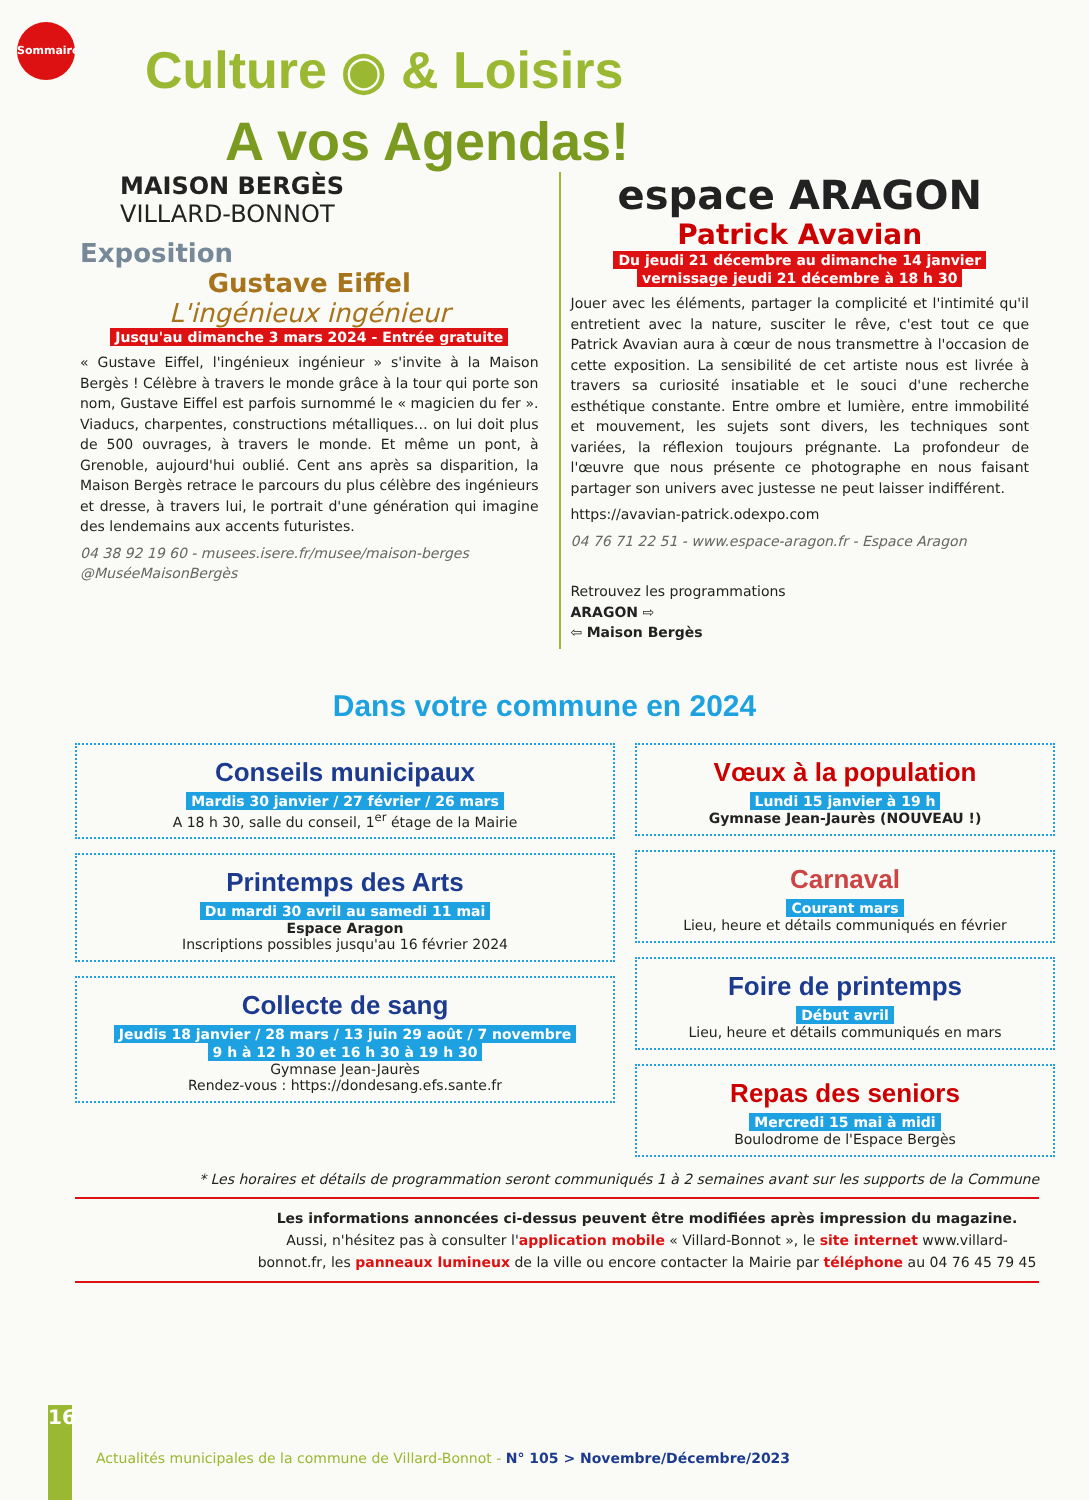Sommaire
Culture ◉ & Loisirs
A vos Agendas!
MAISON BERGÈS
VILLARD-BONNOT
Exposition
Gustave Eiffel
L'ingénieux ingénieur
Jusqu'au dimanche 3 mars 2024 - Entrée gratuite
« Gustave Eiffel, l'ingénieux ingénieur » s'invite à la Maison Bergès ! Célèbre à travers le monde grâce à la tour qui porte son nom, Gustave Eiffel est parfois surnommé le « magicien du fer ». Viaducs, charpentes, constructions métalliques… on lui doit plus de 500 ouvrages, à travers le monde. Et même un pont, à Grenoble, aujourd'hui oublié. Cent ans après sa disparition, la Maison Bergès retrace le parcours du plus célèbre des ingénieurs et dresse, à travers lui, le portrait d'une génération qui imagine des lendemains aux accents futuristes.
04 38 92 19 60 - musees.isere.fr/musee/maison-berges
@MuséeMaisonBergès
espace ARAGON
Patrick Avavian
Du jeudi 21 décembre au dimanche 14 janvier
vernissage jeudi 21 décembre à 18 h 30
Jouer avec les éléments, partager la complicité et l'intimité qu'il entretient avec la nature, susciter le rêve, c'est tout ce que Patrick Avavian aura à cœur de nous transmettre à l'occasion de cette exposition. La sensibilité de cet artiste nous est livrée à travers sa curiosité insatiable et le souci d'une recherche esthétique constante. Entre ombre et lumière, entre immobilité et mouvement, les sujets sont divers, les techniques sont variées, la réflexion toujours prégnante. La profondeur de l'œuvre que nous présente ce photographe en nous faisant partager son univers avec justesse ne peut laisser indifférent.
https://avavian-patrick.odexpo.com
04 76 71 22 51 - www.espace-aragon.fr - Espace Aragon
Retrouvez les programmations
ARAGON ⇨
⇦ Maison Bergès
Dans votre commune en 2024
Conseils municipaux
Mardis 30 janvier / 27 février / 26 mars
A 18 h 30, salle du conseil, 1<sup>er</sup> étage de la Mairie
Printemps des Arts
Du mardi 30 avril au samedi 11 mai
Espace Aragon
Inscriptions possibles jusqu'au 16 février 2024
Collecte de sang
Jeudis 18 janvier / 28 mars / 13 juin 29 août / 7 novembre
9 h à 12 h 30 et 16 h 30 à 19 h 30
Gymnase Jean-Jaurès
Rendez-vous : https://dondesang.efs.sante.fr
Vœux à la population
Lundi 15 janvier à 19 h
Gymnase Jean-Jaurès (NOUVEAU !)
Carnaval
Courant mars
Lieu, heure et détails communiqués en février
Foire de printemps
Début avril
Lieu, heure et détails communiqués en mars
Repas des seniors
Mercredi 15 mai à midi
Boulodrome de l'Espace Bergès
* Les horaires et détails de programmation seront communiqués 1 à 2 semaines avant sur les supports de la Commune
Les informations annoncées ci-dessus peuvent être modifiées après impression du magazine.
Aussi, n'hésitez pas à consulter l'application mobile « Villard-Bonnot », le site internet www.villard-bonnot.fr, les panneaux lumineux de la ville ou encore contacter la Mairie par téléphone au 04 76 45 79 45
16
Actualités municipales de la commune de Villard-Bonnot - N° 105 > Novembre/Décembre/2023